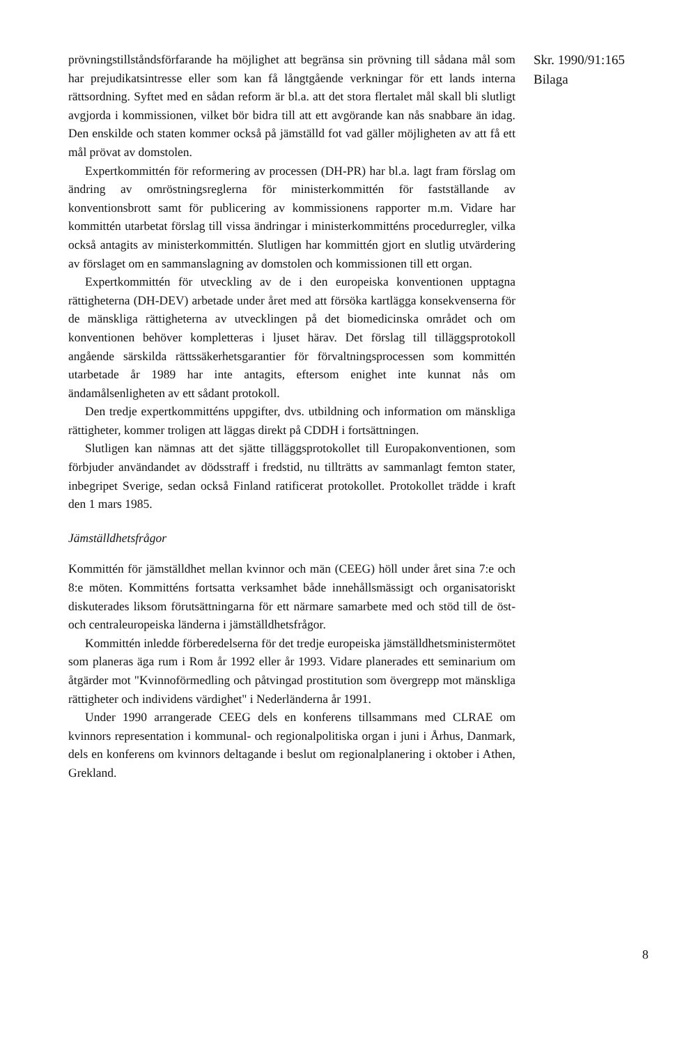prövningstillståndsförfarande ha möjlighet att begränsa sin prövning till sådana mål som har prejudikatsintresse eller som kan få långtgående verkningar för ett lands interna rättsordning. Syftet med en sådan reform är bl.a. att det stora flertalet mål skall bli slutligt avgjorda i kommissionen, vilket bör bidra till att ett avgörande kan nås snabbare än idag. Den enskilde och staten kommer också på jämställd fot vad gäller möjligheten av att få ett mål prövat av domstolen.
Expertkommittén för reformering av processen (DH-PR) har bl.a. lagt fram förslag om ändring av omröstningsreglerna för ministerkommittén för fastställande av konventionsbrott samt för publicering av kommissionens rapporter m.m. Vidare har kommittén utarbetat förslag till vissa ändringar i ministerkommitténs procedurregler, vilka också antagits av ministerkommittén. Slutligen har kommittén gjort en slutlig utvärdering av förslaget om en sammanslagning av domstolen och kommissionen till ett organ.
Expertkommittén för utveckling av de i den europeiska konventionen upptagna rättigheterna (DH-DEV) arbetade under året med att försöka kartlägga konsekvenserna för de mänskliga rättigheterna av utvecklingen på det biomedicinska området och om konventionen behöver kompletteras i ljuset härav. Det förslag till tilläggsprotokoll angående särskilda rättssäkerhetsgarantier för förvaltningsprocessen som kommittén utarbetade år 1989 har inte antagits, eftersom enighet inte kunnat nås om ändamålsenligheten av ett sådant protokoll.
Den tredje expertkommitténs uppgifter, dvs. utbildning och information om mänskliga rättigheter, kommer troligen att läggas direkt på CDDH i fortsättningen.
Slutligen kan nämnas att det sjätte tilläggsprotokollet till Europakonventionen, som förbjuder användandet av dödsstraff i fredstid, nu tillträtts av sammanlagt femton stater, inbegripet Sverige, sedan också Finland ratificerat protokollet. Protokollet trädde i kraft den 1 mars 1985.
Jämställdhetsfrågor
Kommittén för jämställdhet mellan kvinnor och män (CEEG) höll under året sina 7:e och 8:e möten. Kommitténs fortsatta verksamhet både innehållsmässigt och organisatoriskt diskuterades liksom förutsättningarna för ett närmare samarbete med och stöd till de öst- och centraleuropeiska länderna i jämställdhetsfrågor.
Kommittén inledde förberedelserna för det tredje europeiska jämställdhetsministermötet som planeras äga rum i Rom år 1992 eller år 1993. Vidare planerades ett seminarium om åtgärder mot "Kvinnoförmedling och påtvingad prostitution som övergrepp mot mänskliga rättigheter och individens värdighet" i Nederländerna år 1991.
Under 1990 arrangerade CEEG dels en konferens tillsammans med CLRAE om kvinnors representation i kommunal- och regionalpolitiska organ i juni i Århus, Danmark, dels en konferens om kvinnors deltagande i beslut om regionalplanering i oktober i Athen, Grekland.
Skr. 1990/91:165
Bilaga
8